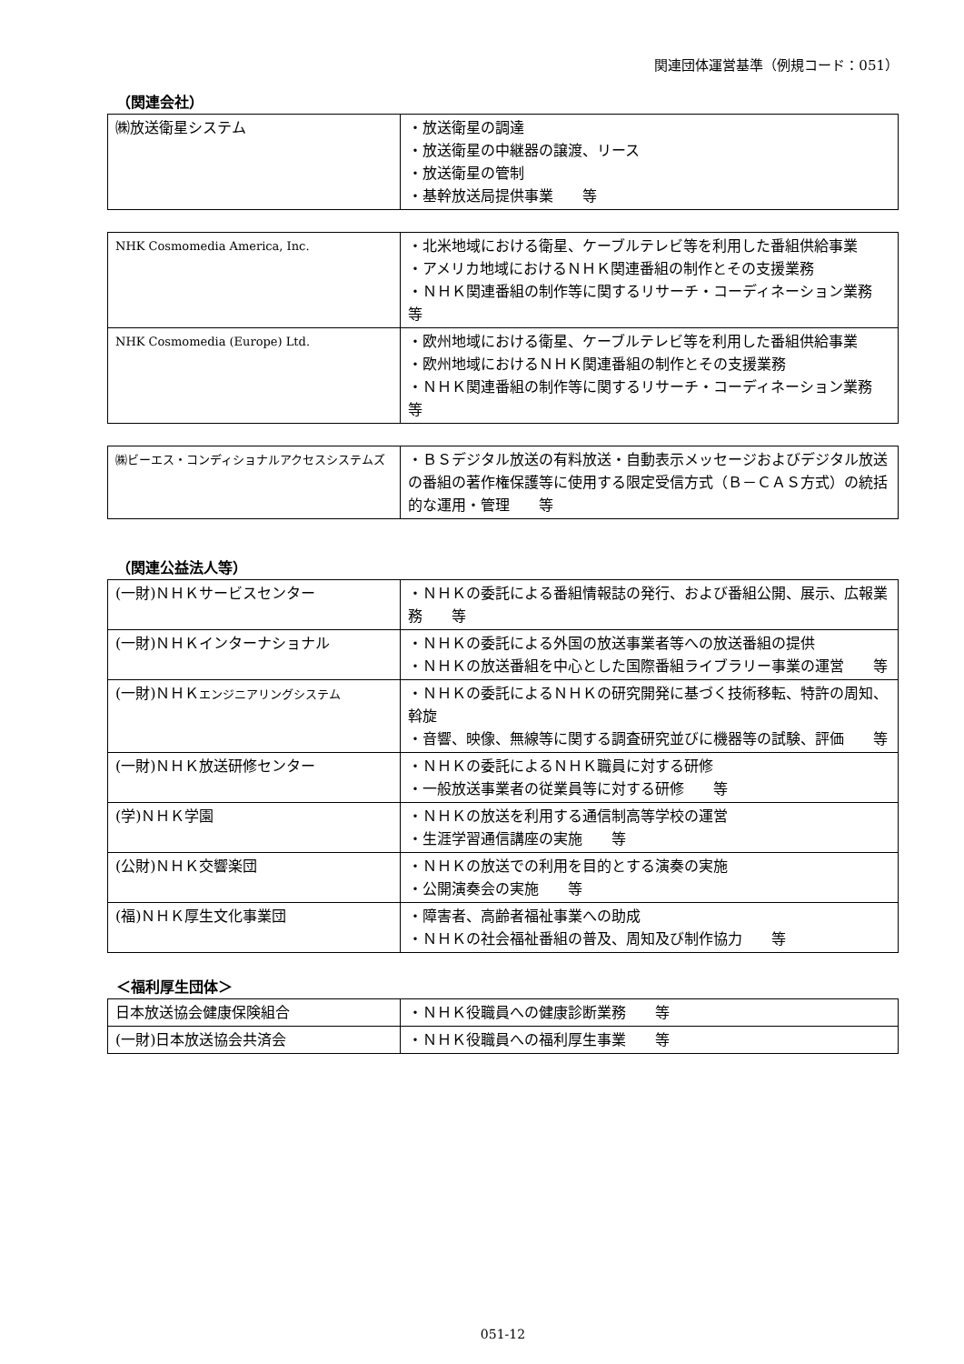関連団体運営基準（例規コード：051）
（関連会社）
| ㈱放送衛星システム | ・放送衛星の調達 ・放送衛星の中継器の譲渡、リース ・放送衛星の管制 ・基幹放送局提供事業 等 |
| NHK Cosmomedia America, Inc. | ・北米地域における衛星、ケーブルテレビ等を利用した番組供給事業 ・アメリカ地域におけるＮＨＫ関連番組の制作とその支援業務 ・ＮＨＫ関連番組の制作等に関するリサーチ・コーディネーション業務 等 |
| NHK Cosmomedia (Europe) Ltd. | ・欧州地域における衛星、ケーブルテレビ等を利用した番組供給事業 ・欧州地域におけるＮＨＫ関連番組の制作とその支援業務 ・ＮＨＫ関連番組の制作等に関するリサーチ・コーディネーション業務 等 |
| ㈱ビーエス・コンディショナルアクセスシステムズ | ・ＢＳデジタル放送の有料放送・自動表示メッセージおよびデジタル放送の番組の著作権保護等に使用する限定受信方式（Ｂ－ＣＡＳ方式）の統括的な運用・管理 等 |
（関連公益法人等）
| (一財)ＮＨＫサービスセンター | ・ＮＨＫの委託による番組情報誌の発行、および番組公開、展示、広報業務 等 |
| (一財)ＮＨＫインターナショナル | ・ＮＨＫの委託による外国の放送事業者等への放送番組の提供 ・ＮＨＫの放送番組を中心とした国際番組ライブラリー事業の運営 等 |
| (一財)ＮＨＫ エンジニアリングシステム | ・ＮＨＫの委託によるＮＨＫの研究開発に基づく技術移転、特許の周知、斡旋 ・音響、映像、無線等に関する調査研究並びに機器等の試験、評価 等 |
| (一財)ＮＨＫ放送研修センター | ・ＮＨＫの委託によるＮＨＫ職員に対する研修 ・一般放送事業者の従業員等に対する研修 等 |
| (学)ＮＨＫ学園 | ・ＮＨＫの放送を利用する通信制高等学校の運営 ・生涯学習通信講座の実施 等 |
| (公財)ＮＨＫ交響楽団 | ・ＮＨＫの放送での利用を目的とする演奏の実施 ・公開演奏会の実施 等 |
| (福)ＮＨＫ厚生文化事業団 | ・障害者、高齢者福祉事業への助成 ・ＮＨＫの社会福祉番組の普及、周知及び制作協力 等 |
＜福利厚生団体＞
| 日本放送協会健康保険組合 | ・ＮＨＫ役職員への健康診断業務 等 |
| (一財)日本放送協会共済会 | ・ＮＨＫ役職員への福利厚生事業 等 |
051-12